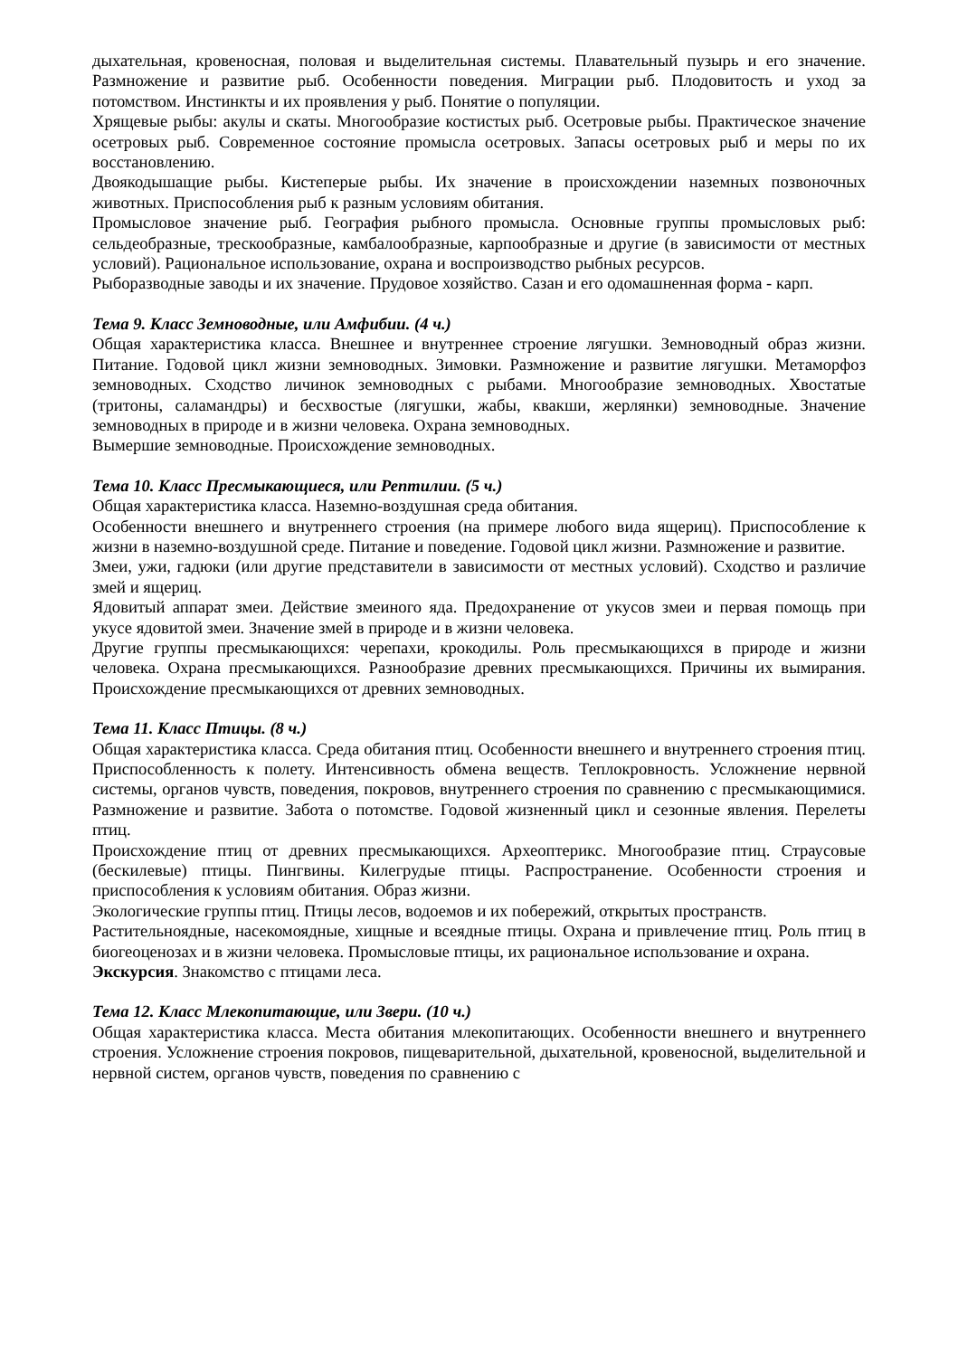дыхательная, кровеносная, половая и выделительная системы. Плавательный пузырь и его значение. Размножение и развитие рыб. Особенности поведения. Миграции рыб. Плодовитость и уход за потомством. Инстинкты и их проявления у рыб. Понятие о популяции.
Хрящевые рыбы: акулы и скаты. Многообразие костистых рыб. Осетровые рыбы. Практическое значение осетровых рыб. Современное состояние промысла осетровых. Запасы осетровых рыб и меры по их восстановлению.
Двоякодышащие рыбы. Кистеперые рыбы. Их значение в происхождении наземных позвоночных животных. Приспособления рыб к разным условиям обитания.
Промысловое значение рыб. География рыбного промысла. Основные группы промысловых рыб: сельдеобразные, трескообразные, камбалообразные, карпообразные и другие (в зависимости от местных условий). Рациональное использование, охрана и воспроизводство рыбных ресурсов.
Рыборазводные заводы и их значение. Прудовое хозяйство. Сазан и его одомашненная форма - карп.
Тема 9. Класс Земноводные, или Амфибии. (4 ч.)
Общая характеристика класса. Внешнее и внутреннее строение лягушки. Земноводный образ жизни. Питание. Годовой цикл жизни земноводных. Зимовки. Размножение и развитие лягушки. Метаморфоз земноводных. Сходство личинок земноводных с рыбами. Многообразие земноводных. Хвостатые (тритоны, саламандры) и бесхвостые (лягушки, жабы, квакши, жерлянки) земноводные. Значение земноводных в природе и в жизни человека. Охрана земноводных.
Вымершие земноводные. Происхождение земноводных.
Тема 10. Класс Пресмыкающиеся, или Рептилии. (5 ч.)
Общая характеристика класса. Наземно-воздушная среда обитания.
Особенности внешнего и внутреннего строения (на примере любого вида ящериц). Приспособление к жизни в наземно-воздушной среде. Питание и поведение. Годовой цикл жизни. Размножение и развитие.
Змеи, ужи, гадюки (или другие представители в зависимости от местных условий). Сходство и различие змей и ящериц.
Ядовитый аппарат змеи. Действие змеиного яда. Предохранение от укусов змеи и первая помощь при укусе ядовитой змеи. Значение змей в природе и в жизни человека.
Другие группы пресмыкающихся: черепахи, крокодилы. Роль пресмыкающихся в природе и жизни человека. Охрана пресмыкающихся. Разнообразие древних пресмыкающихся. Причины их вымирания. Происхождение пресмыкающихся от древних земноводных.
Тема 11. Класс Птицы. (8 ч.)
Общая характеристика класса. Среда обитания птиц. Особенности внешнего и внутреннего строения птиц. Приспособленность к полету. Интенсивность обмена веществ. Теплокровность. Усложнение нервной системы, органов чувств, поведения, покровов, внутреннего строения по сравнению с пресмыкающимися. Размножение и развитие. Забота о потомстве. Годовой жизненный цикл и сезонные явления. Перелеты птиц.
Происхождение птиц от древних пресмыкающихся. Археоптерикс. Многообразие птиц. Страусовые (бескилевые) птицы. Пингвины. Килегрудые птицы. Распространение. Особенности строения и приспособления к условиям обитания. Образ жизни.
Экологические группы птиц. Птицы лесов, водоемов и их побережий, открытых пространств.
Растительноядные, насекомоядные, хищные и всеядные птицы. Охрана и привлечение птиц. Роль птиц в биогеоценозах и в жизни человека. Промысловые птицы, их рациональное использование и охрана.
Экскурсия. Знакомство с птицами леса.
Тема 12. Класс Млекопитающие, или Звери. (10 ч.)
Общая характеристика класса. Места обитания млекопитающих. Особенности внешнего и внутреннего строения. Усложнение строения покровов, пищеварительной, дыхательной, кровеносной, выделительной и нервной систем, органов чувств, поведения по сравнению с